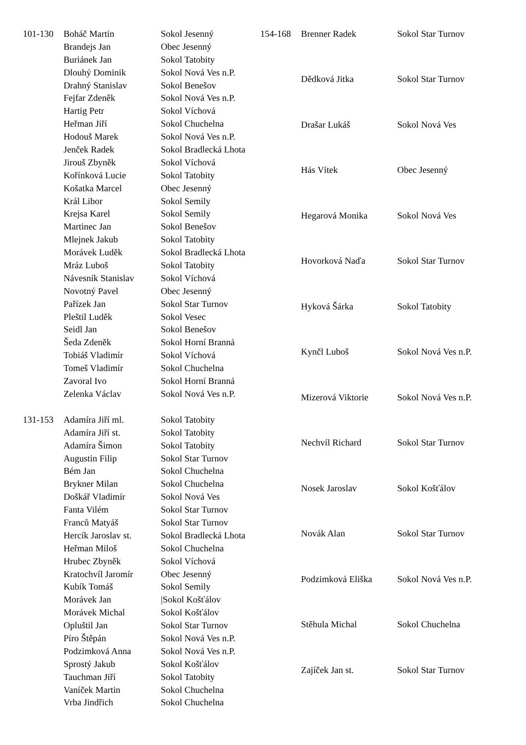| 101-130 | Boháč Martin | Sokol Jesenný |
| | Brandejs Jan | Obec Jesenný |
| | Buriánek Jan | Sokol Tatobity |
| | Dlouhý Dominik | Sokol Nová Ves n.P. |
| | Drahný Stanislav | Sokol Benešov |
| | Fejfar Zdeněk | Sokol Nová Ves n.P. |
| | Hartig Petr | Sokol Víchová |
| | Heřman Jiří | Sokol Chuchelna |
| | Hodouš Marek | Sokol Nová Ves n.P. |
| | Jenček Radek | Sokol Bradlecká Lhota |
| | Jirouš Zbyněk | Sokol Víchová |
| | Kořínková Lucie | Sokol Tatobity |
| | Košatka Marcel | Obec Jesenný |
| | Král Libor | Sokol Semily |
| | Krejsa Karel | Sokol Semily |
| | Martinec Jan | Sokol Benešov |
| | Mlejnek Jakub | Sokol Tatobity |
| | Morávek Luděk | Sokol Bradlecká Lhota |
| | Mráz Luboš | Sokol Tatobity |
| | Návesník Stanislav | Sokol Víchová |
| | Novotný Pavel | Obec Jesenný |
| | Pařízek Jan | Sokol Star Turnov |
| | Pleštil Luděk | Sokol Vesec |
| | Seidl Jan | Sokol Benešov |
| | Šeda Zdeněk | Sokol Horní Branná |
| | Tobiáš Vladimír | Sokol Víchová |
| | Tomeš Vladimír | Sokol Chuchelna |
| | Zavoral Ivo | Sokol Horní Branná |
| | Zelenka Václav | Sokol Nová Ves n.P. |
| 131-153 | Adamíra Jiří ml. | Sokol Tatobity |
| | Adamíra Jiří st. | Sokol Tatobity |
| | Adamíra Šimon | Sokol Tatobity |
| | Augustin Filip | Sokol Star Turnov |
| | Bém Jan | Sokol Chuchelna |
| | Brykner Milan | Sokol Chuchelna |
| | Doškář Vladimír | Sokol Nová Ves |
| | Fanta Vilém | Sokol Star Turnov |
| | Franců Matyáš | Sokol Star Turnov |
| | Hercík Jaroslav st. | Sokol Bradlecká Lhota |
| | Heřman Miloš | Sokol Chuchelna |
| | Hrubec Zbyněk | Sokol Víchová |
| | Kratochvíl Jaromír | Obec Jesenný |
| | Kubík Tomáš | Sokol Semily |
| | Morávek Jan | /Sokol Košťálov |
| | Morávek Michal | Sokol Košťálov |
| | Opluštil Jan | Sokol Star Turnov |
| | Píro Štěpán | Sokol Nová Ves n.P. |
| | Podzimková Anna | Sokol Nová Ves n.P. |
| | Sprostý Jakub | Sokol Košťálov |
| | Tauchman Jiří | Sokol Tatobity |
| | Vaníček Martin | Sokol Chuchelna |
| | Vrba Jindřich | Sokol Chuchelna |
| 154-168 | Brenner Radek | Sokol Star Turnov |
| | Dědková Jitka | Sokol Star Turnov |
| | Drašar Lukáš | Sokol Nová Ves |
| | Hás Vítek | Obec Jesenný |
| | Hegarová Monika | Sokol Nová Ves |
| | Hovorková Naďa | Sokol Star Turnov |
| | Hyková Šárka | Sokol Tatobity |
| | Kynčl Luboš | Sokol Nová Ves n.P. |
| | Mizerová Viktorie | Sokol Nová Ves n.P. |
| | Nechvíl Richard | Sokol Star Turnov |
| | Nosek Jaroslav | Sokol Košťálov |
| | Novák Alan | Sokol Star Turnov |
| | Podzimková Eliška | Sokol Nová Ves n.P. |
| | Stěhula Michal | Sokol Chuchelna |
| | Zajíček Jan st. | Sokol Star Turnov |